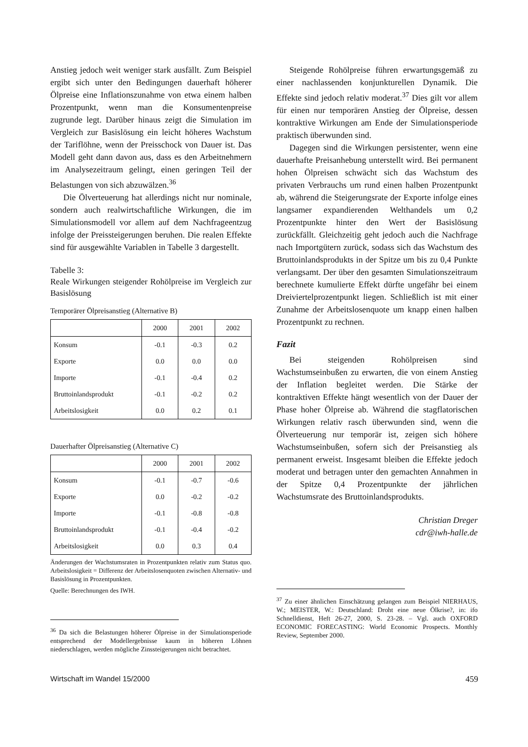Anstieg jedoch weit weniger stark ausfällt. Zum Beispiel ergibt sich unter den Bedingungen dauerhaft höherer Ölpreise eine Inflationszunahme von etwa einem halben Prozentpunkt, wenn man die Konsumentenpreise zugrunde legt. Darüber hinaus zeigt die Simulation im Vergleich zur Basislösung ein leicht höheres Wachstum der Tariflöhne, wenn der Preisschock von Dauer ist. Das Modell geht dann davon aus, dass es den Arbeitnehmern im Analysezeitraum gelingt, einen geringen Teil der Belastungen von sich abzuwälzen.<sup>36</sup>
Die Ölverteuerung hat allerdings nicht nur nominale, sondern auch realwirtschaftliche Wirkungen, die im Simulationsmodell vor allem auf dem Nachfrageentzug infolge der Preissteigerungen beruhen. Die realen Effekte sind für ausgewählte Variablen in Tabelle 3 dargestellt.
Tabelle 3:
Reale Wirkungen steigender Rohölpreise im Vergleich zur Basislösung
Temporärer Ölpreisanstieg (Alternative B)
| | 2000 | 2001 | 2002 |
| --- | --- | --- | --- |
| Konsum | -0.1 | -0.3 | 0.2 |
| Exporte | 0.0 | 0.0 | 0.0 |
| Importe | -0.1 | -0.4 | 0.2 |
| Bruttoinlandsprodukt | -0.1 | -0.2 | 0.2 |
| Arbeitslosigkeit | 0.0 | 0.2 | 0.1 |
Dauerhafter Ölpreisanstieg (Alternative C)
| | 2000 | 2001 | 2002 |
| --- | --- | --- | --- |
| Konsum | -0.1 | -0.7 | -0.6 |
| Exporte | 0.0 | -0.2 | -0.2 |
| Importe | -0.1 | -0.8 | -0.8 |
| Bruttoinlandsprodukt | -0.1 | -0.4 | -0.2 |
| Arbeitslosigkeit | 0.0 | 0.3 | 0.4 |
Änderungen der Wachstumsraten in Prozentpunkten relativ zum Status quo. Arbeitslosigkeit = Differenz der Arbeitslosenquoten zwischen Alternativ- und Basislösung in Prozentpunkten.
Quelle: Berechnungen des IWH.
<sup>36</sup> Da sich die Belastungen höherer Ölpreise in der Simulationsperiode entsprechend der Modellergebnisse kaum in höheren Löhnen niederschlagen, werden mögliche Zinssteigerungen nicht betrachtet.
Steigende Rohölpreise führen erwartungsgemäß zu einer nachlassenden konjunkturellen Dynamik. Die Effekte sind jedoch relativ moderat.<sup>37</sup> Dies gilt vor allem für einen nur temporären Anstieg der Ölpreise, dessen kontraktive Wirkungen am Ende der Simulationsperiode praktisch überwunden sind.
Dagegen sind die Wirkungen persistenter, wenn eine dauerhafte Preisanhebung unterstellt wird. Bei permanent hohen Ölpreisen schwächt sich das Wachstum des privaten Verbrauchs um rund einen halben Prozentpunkt ab, während die Steigerungsrate der Exporte infolge eines langsamer expandierenden Welthandels um 0,2 Prozentpunkte hinter den Wert der Basislösung zurückfällt. Gleichzeitig geht jedoch auch die Nachfrage nach Importgütern zurück, sodass sich das Wachstum des Bruttoinlandsprodukts in der Spitze um bis zu 0,4 Punkte verlangsamt. Der über den gesamten Simulationszeitraum berechnete kumulierte Effekt dürfte ungefähr bei einem Dreiviertelprozentpunkt liegen. Schließlich ist mit einer Zunahme der Arbeitslosenquote um knapp einen halben Prozentpunkt zu rechnen.
Fazit
Bei steigenden Rohölpreisen sind Wachstumseinbußen zu erwarten, die von einem Anstieg der Inflation begleitet werden. Die Stärke der kontraktiven Effekte hängt wesentlich von der Dauer der Phase hoher Ölpreise ab. Während die stagflatorischen Wirkungen relativ rasch überwunden sind, wenn die Ölverteuerung nur temporär ist, zeigen sich höhere Wachstumseinbußen, sofern sich der Preisanstieg als permanent erweist. Insgesamt bleiben die Effekte jedoch moderat und betragen unter den gemachten Annahmen in der Spitze 0,4 Prozentpunkte der jährlichen Wachstumsrate des Bruttoinlandsprodukts.
Christian Dreger
cdr@iwh-halle.de
<sup>37</sup> Zu einer ähnlichen Einschätzung gelangen zum Beispiel NIERHAUS, W.; MEISTER, W.: Deutschland: Droht eine neue Ölkrise?, in: ifo Schnelldienst, Heft 26-27, 2000, S. 23-28. – Vgl. auch OXFORD ECONOMIC FORECASTING: World Economic Prospects. Monthly Review, September 2000.
Wirtschaft im Wandel 15/2000 459